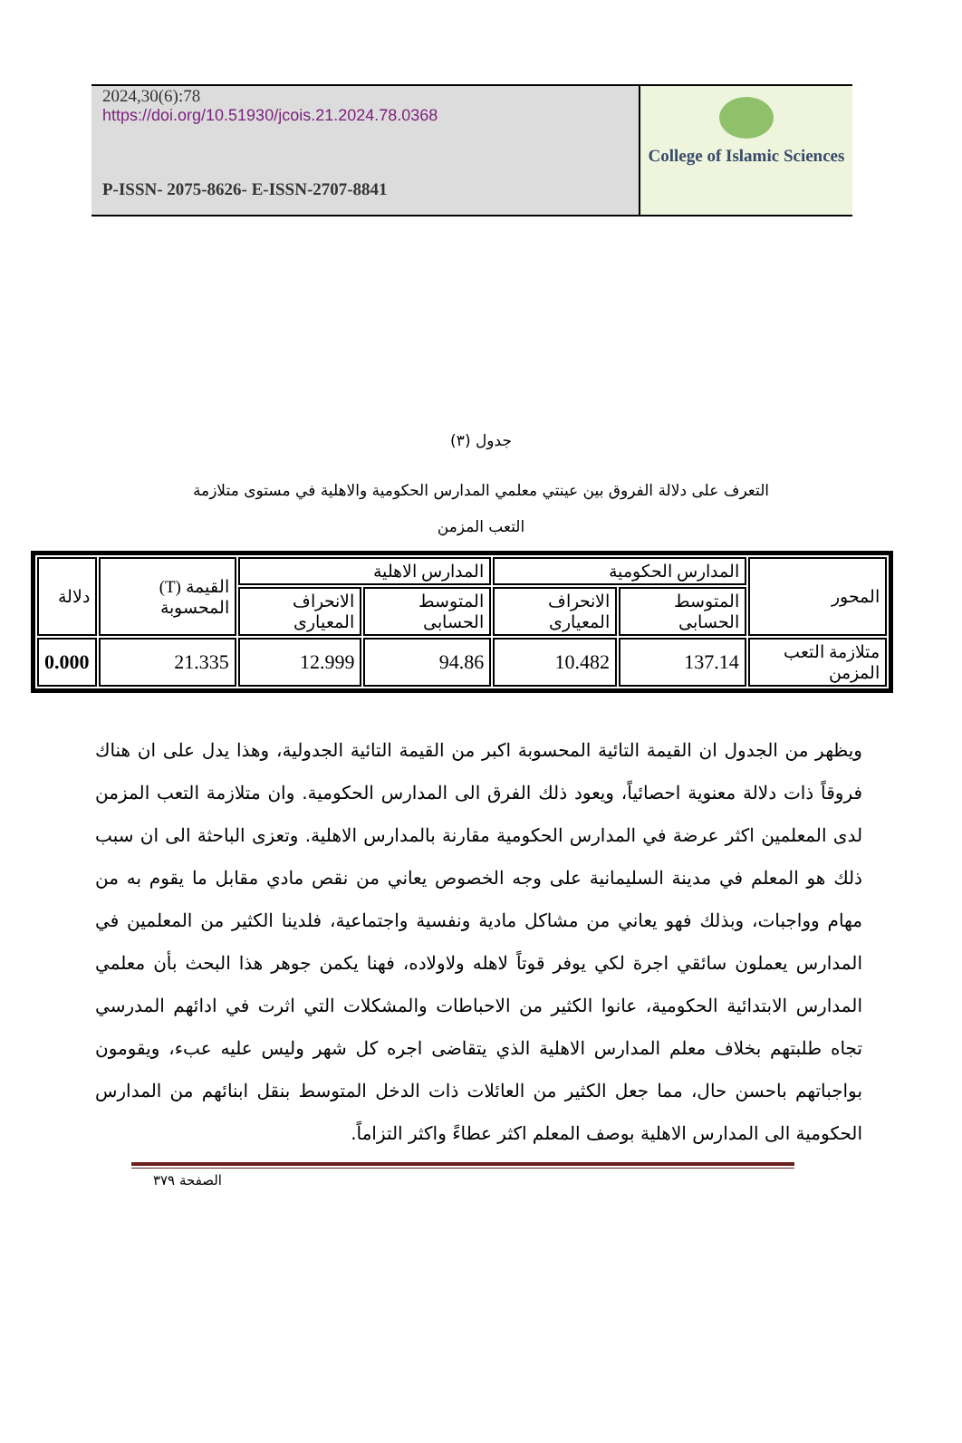2024,30(6):78
https://doi.org/10.51930/jcois.21.2024.78.0368
P-ISSN- 2075-8626- E-ISSN-2707-8841
College of Islamic Sciences
جدول (٣)
التعرف على دلالة الفروق بين عينتي معلمي المدارس الحكومية والاهلية في مستوى متلازمة
التعب المزمن
| المحور | المدارس الحكومية | | المدارس الاهلية | | القيمة (T) المحسوبة | دلالة |
| --- | --- | --- | --- | --- | --- | --- |
| | المتوسط الحسابى | الانحراف المعيارى | المتوسط الحسابى | الانحراف المعيارى | | |
| متلازمة التعب المزمن | 137.14 | 10.482 | 94.86 | 12.999 | 21.335 | 0.000 |
ويظهر من الجدول ان القيمة التائية المحسوبة اكبر من القيمة التائية الجدولية، وهذا يدل على ان هناك فروقاً ذات دلالة معنوية احصائياً، ويعود ذلك الفرق الى المدارس الحكومية. وان متلازمة التعب المزمن لدى المعلمين اكثر عرضة في المدارس الحكومية مقارنة بالمدارس الاهلية. وتعزى الباحثة الى ان سبب ذلك هو المعلم في مدينة السليمانية على وجه الخصوص يعاني من نقص مادي مقابل ما يقوم به من مهام وواجبات، وبذلك فهو يعاني من مشاكل مادية ونفسية واجتماعية، فلدينا الكثير من المعلمين في المدارس يعملون سائقي اجرة لكي يوفر قوتاً لاهله ولاولاده، فهنا يكمن جوهر هذا البحث بأن معلمي المدارس الابتدائية الحكومية، عانوا الكثير من الاحباطات والمشكلات التي اثرت في ادائهم المدرسي تجاه طلبتهم بخلاف معلم المدارس الاهلية الذي يتقاضى اجره كل شهر وليس عليه عبء، ويقومون بواجباتهم باحسن حال، مما جعل الكثير من العائلات ذات الدخل المتوسط بنقل ابنائهم من المدارس الحكومية الى المدارس الاهلية بوصف المعلم اكثر عطاءً واكثر التزاماً.
الصفحة ٣٧٩